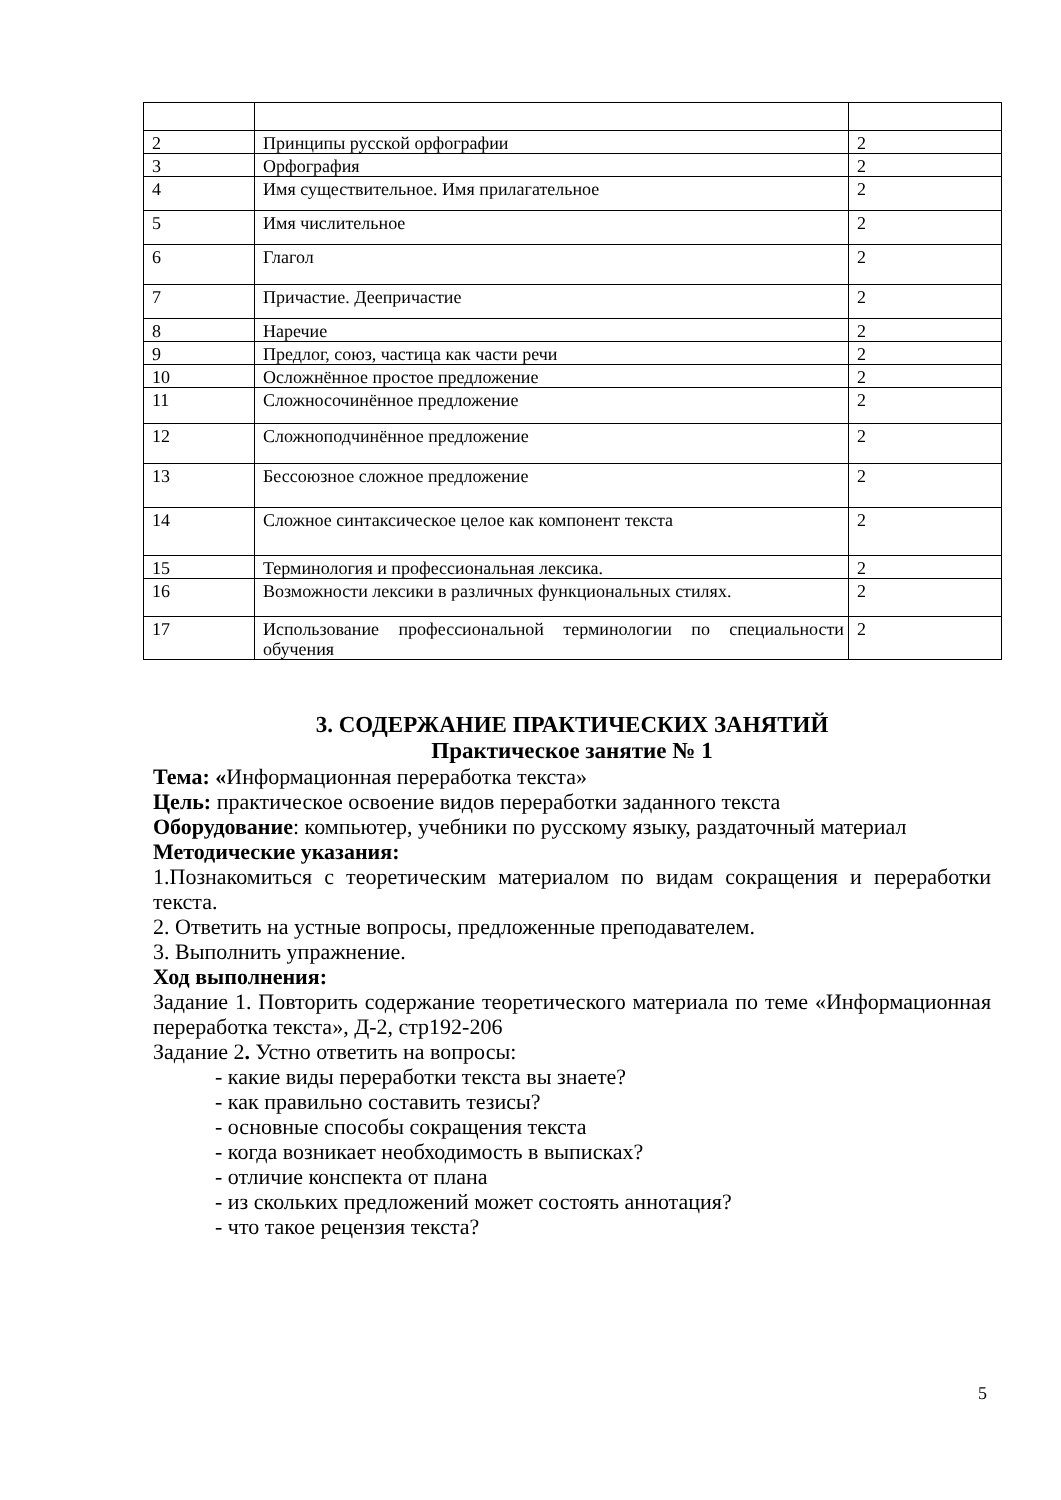| 2 | Принципы русской орфографии | 2 |
| 3 | Орфография | 2 |
| 4 | Имя существительное. Имя прилагательное | 2 |
| 5 | Имя числительное | 2 |
| 6 | Глагол | 2 |
| 7 | Причастие. Деепричастие | 2 |
| 8 | Наречие | 2 |
| 9 | Предлог, союз, частица как части речи | 2 |
| 10 | Осложнённое простое предложение | 2 |
| 11 | Сложносочинённое предложение | 2 |
| 12 | Сложноподчинённое предложение | 2 |
| 13 | Бессоюзное сложное предложение | 2 |
| 14 | Сложное синтаксическое целое как компонент текста | 2 |
| 15 | Терминология и профессиональная лексика. | 2 |
| 16 | Возможности лексики в различных функциональных стилях. | 2 |
| 17 | Использование профессиональной терминологии по специальности обучения | 2 |
3. СОДЕРЖАНИЕ ПРАКТИЧЕСКИХ ЗАНЯТИЙ
Практическое занятие № 1
Тема: «Информационная переработка текста»
Цель: практическое освоение видов переработки заданного текста
Оборудование: компьютер, учебники по русскому языку, раздаточный материал
Методические указания:
1.Познакомиться с теоретическим материалом по видам сокращения и переработки текста.
2. Ответить на устные вопросы, предложенные преподавателем.
3. Выполнить упражнение.
Ход выполнения:
Задание 1. Повторить содержание теоретического материала по теме «Информационная переработка текста», Д-2, стр192-206
Задание 2. Устно ответить на вопросы:
- какие виды переработки текста вы знаете?
- как правильно составить тезисы?
- основные способы сокращения текста
- когда возникает необходимость в выписках?
- отличие конспекта от плана
- из скольких предложений может состоять аннотация?
- что такое рецензия текста?
5